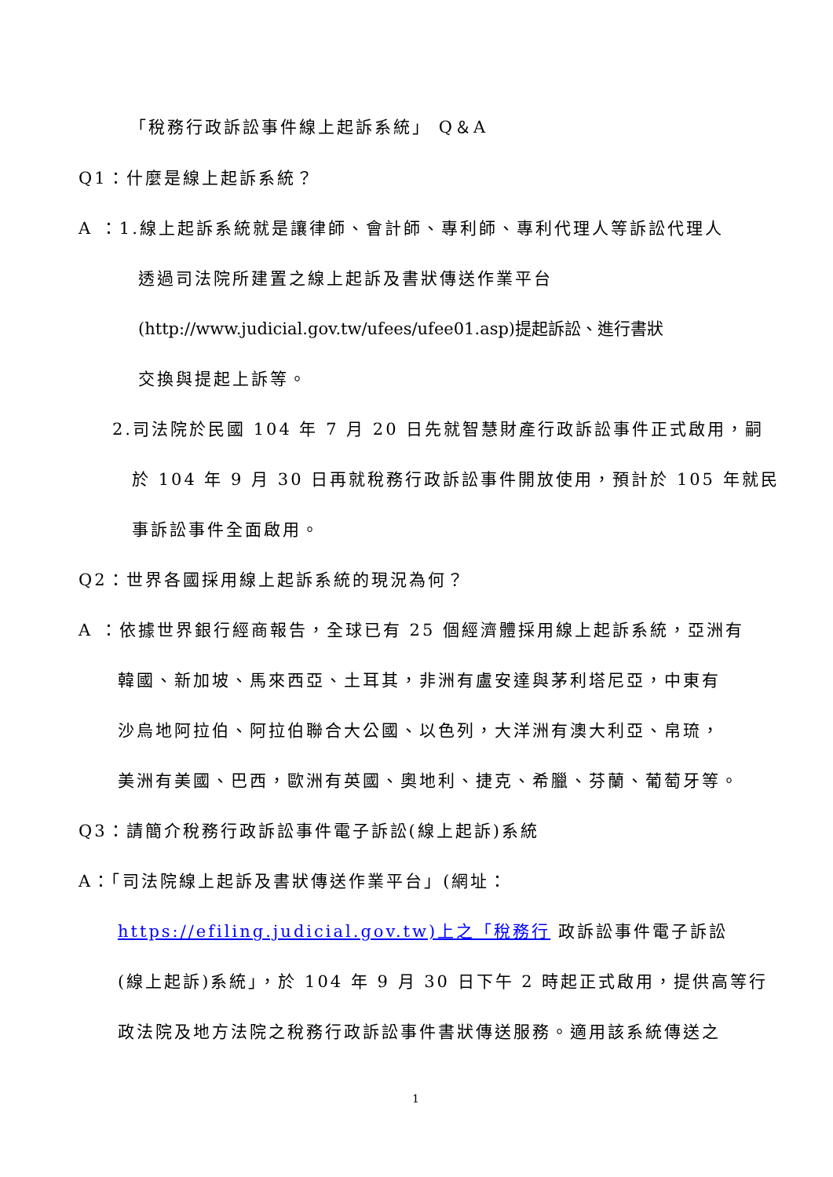「稅務行政訴訟事件線上起訴系統」 Q＆A
Q1：什麼是線上起訴系統？
A ：1.線上起訴系統就是讓律師、會計師、專利師、專利代理人等訴訟代理人
透過司法院所建置之線上起訴及書狀傳送作業平台
(http://www.judicial.gov.tw/ufees/ufee01.asp)提起訴訟、進行書狀
交換與提起上訴等。
2.司法院於民國 104 年 7 月 20 日先就智慧財產行政訴訟事件正式啟用，嗣
於 104 年 9 月 30 日再就稅務行政訴訟事件開放使用，預計於 105 年就民
事訴訟事件全面啟用。
Q2：世界各國採用線上起訴系統的現況為何？
A ：依據世界銀行經商報告，全球已有 25 個經濟體採用線上起訴系統，亞洲有
韓國、新加坡、馬來西亞、土耳其，非洲有盧安達與茅利塔尼亞，中東有
沙烏地阿拉伯、阿拉伯聯合大公國、以色列，大洋洲有澳大利亞、帛琉，
美洲有美國、巴西，歐洲有英國、奧地利、捷克、希臘、芬蘭、葡萄牙等。
Q3：請簡介稅務行政訴訟事件電子訴訟(線上起訴)系統
A：「司法院線上起訴及書狀傳送作業平台」(網址：
https://efiling.judicial.gov.tw)上之「稅務行 政訴訟事件電子訴訟
(線上起訴)系統」，於 104 年 9 月 30 日下午 2 時起正式啟用，提供高等行
政法院及地方法院之稅務行政訴訟事件書狀傳送服務。適用該系統傳送之
1